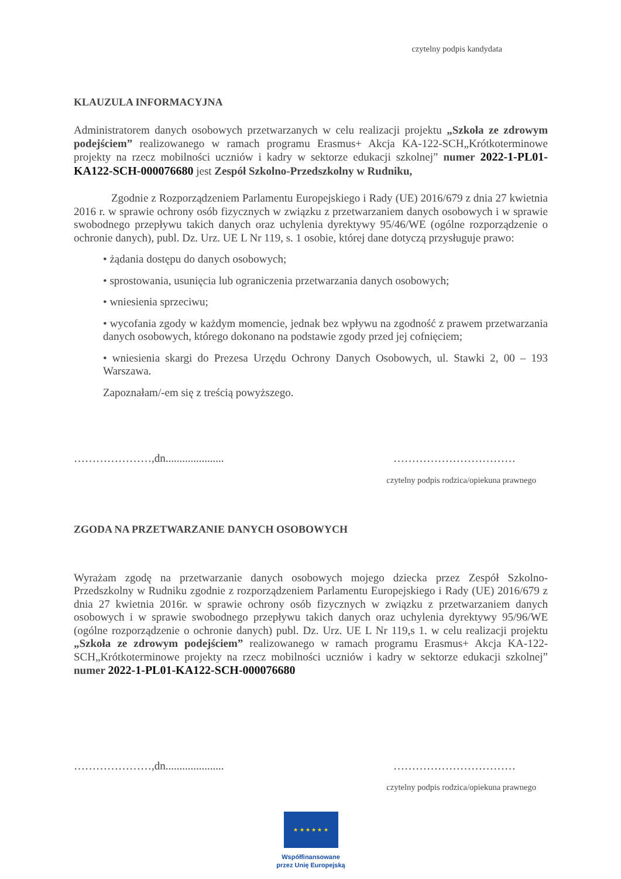czytelny podpis kandydata
KLAUZULA INFORMACYJNA
Administratorem danych osobowych przetwarzanych w celu realizacji projektu „Szkoła ze zdrowym podejściem” realizowanego w ramach programu Erasmus+ Akcja KA-122-SCH„Krótkoterminowe projekty na rzecz mobilności uczniów i kadry w sektorze edukacji szkolnej” numer 2022-1-PL01-KA122-SCH-000076680 jest Zespół Szkolno-Przedszkolny w Rudniku,
Zgodnie z Rozporządzeniem Parlamentu Europejskiego i Rady (UE) 2016/679 z dnia 27 kwietnia 2016 r. w sprawie ochrony osób fizycznych w związku z przetwarzaniem danych osobowych i w sprawie swobodnego przepływu takich danych oraz uchylenia dyrektywy 95/46/WE (ogólne rozporządzenie o ochronie danych), publ. Dz. Urz. UE L Nr 119, s. 1 osobie, której dane dotyczą przysługuje prawo:
• żądania dostępu do danych osobowych;
• sprostowania, usunięcia lub ograniczenia przetwarzania danych osobowych;
• wniesienia sprzeciwu;
• wycofania zgody w każdym momencie, jednak bez wpływu na zgodność z prawem przetwarzania danych osobowych, którego dokonano na podstawie zgody przed jej cofnięciem;
• wniesienia skargi do Prezesa Urzędu Ochrony Danych Osobowych, ul. Stawki 2, 00 – 193 Warszawa.
Zapoznałam/-em się z treścią powyższego.
…………………,dn..................... ……………………………
czytelny podpis rodzica/opiekuna prawnego
ZGODA NA PRZETWARZANIE DANYCH OSOBOWYCH
Wyrażam zgodę na przetwarzanie danych osobowych mojego dziecka przez Zespół Szkolno-Przedszkolny w Rudniku zgodnie z rozporządzeniem Parlamentu Europejskiego i Rady (UE) 2016/679 z dnia 27 kwietnia 2016r. w sprawie ochrony osób fizycznych w związku z przetwarzaniem danych osobowych i w sprawie swobodnego przepływu takich danych oraz uchylenia dyrektywy 95/96/WE (ogólne rozporządzenie o ochronie danych) publ. Dz. Urz. UE L Nr 119,s 1. w celu realizacji projektu „Szkoła ze zdrowym podejściem” realizowanego w ramach programu Erasmus+ Akcja KA-122-SCH„Krótkoterminowe projekty na rzecz mobilności uczniów i kadry w sektorze edukacji szkolnej” numer 2022-1-PL01-KA122-SCH-000076680
…………………,dn..................... ……………………………
czytelny podpis rodzica/opiekuna prawnego
★ ★ ★ ★ ★ ★
Współfinansowane
przez Unię Europejską